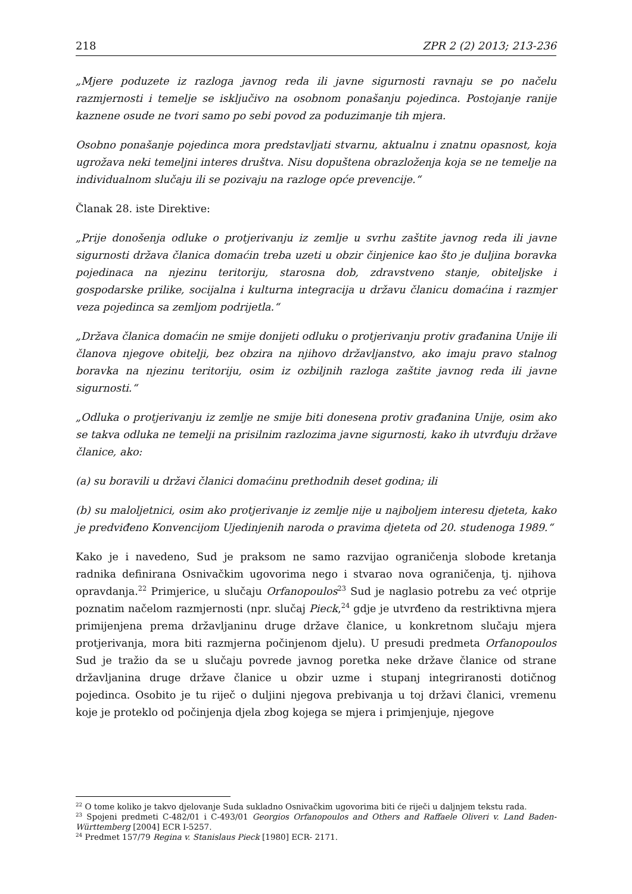218 ZPR 2 (2) 2013; 213-236
„Mjere poduzete iz razloga javnog reda ili javne sigurnosti ravnaju se po načelu razmjernosti i temelje se isključivo na osobnom ponašanju pojedinca. Postojanje ranije kaznene osude ne tvori samo po sebi povod za poduzimanje tih mjera.
Osobno ponašanje pojedinca mora predstavljati stvarnu, aktualnu i znatnu opasnost, koja ugrožava neki temeljni interes društva. Nisu dopuštena obrazloženja koja se ne temelje na individualnom slučaju ili se pozivaju na razloge opće prevencije.“
Članak 28. iste Direktive:
„Prije donošenja odluke o protjerivanju iz zemlje u svrhu zaštite javnog reda ili javne sigurnosti država članica domaćin treba uzeti u obzir činjenice kao što je duljina boravka pojedinaca na njezinu teritoriju, starosna dob, zdravstveno stanje, obiteljske i gospodarske prilike, socijalna i kulturna integracija u državu članicu domaćina i razmjer veza pojedinca sa zemljom podrijetla.“
„Država članica domaćin ne smije donijeti odluku o protjerivanju protiv građanina Unije ili članova njegove obitelji, bez obzira na njihovo državljanstvo, ako imaju pravo stalnog boravka na njezinu teritoriju, osim iz ozbiljnih razloga zaštite javnog reda ili javne sigurnosti.“
„Odluka o protjerivanju iz zemlje ne smije biti donesena protiv građanina Unije, osim ako se takva odluka ne temelji na prisilnim razlozima javne sigurnosti, kako ih utvrđuju države članice, ako:
(a) su boravili u državi članici domaćinu prethodnih deset godina; ili
(b) su maloljetnici, osim ako protjerivanje iz zemlje nije u najboljem interesu djeteta, kako je predviđeno Konvencijom Ujedinjenih naroda o pravima djeteta od 20. studenoga 1989.“
Kako je i navedeno, Sud je praksom ne samo razvijao ograničenja slobode kretanja radnika definirana Osnivačkim ugovorima nego i stvarao nova ograničenja, tj. njihova opravdanja.<sup>22</sup> Primjerice, u slučaju Orfanopoulos<sup>23</sup> Sud je naglasio potrebu za već otprije poznatim načelom razmjernosti (npr. slučaj Pieck,<sup>24</sup> gdje je utvrđeno da restriktivna mjera primijenjena prema državljaninu druge države članice, u konkretnom slučaju mjera protjerivanja, mora biti razmjerna počinjenom djelu). U presudi predmeta Orfanopoulos Sud je tražio da se u slučaju povrede javnog poretka neke države članice od strane državljanina druge države članice u obzir uzme i stupanj integriranosti dotičnog pojedinca. Osobito je tu riječ o duljini njegova prebivanja u toj državi članici, vremenu koje je proteklo od počinjenja djela zbog kojega se mjera i primjenjuje, njegove
<sup>22</sup> O tome koliko je takvo djelovanje Suda sukladno Osnivačkim ugovorima biti će riječi u daljnjem tekstu rada.
<sup>23</sup> Spojeni predmeti C-482/01 i C-493/01 Georgios Orfanopoulos and Others and Raffaele Oliveri v. Land Baden-Württemberg [2004] ECR I-5257.
<sup>24</sup> Predmet 157/79 Regina v. Stanislaus Pieck [1980] ECR- 2171.